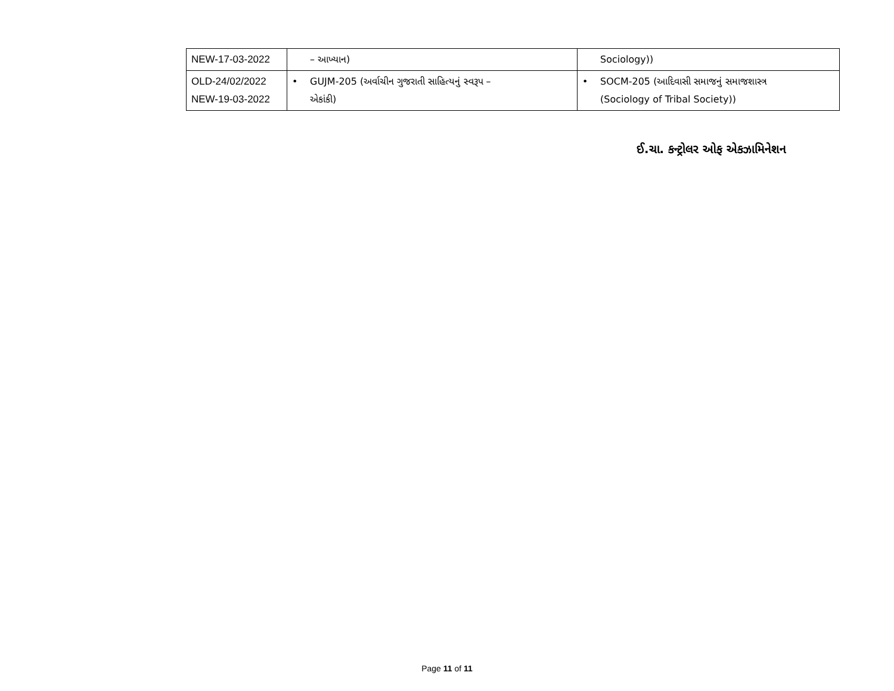| NEW-17-03-2022 | – આખ્યાન) | Sociology)) |
| OLD-24/02/2022 NEW-19-03-2022 | • GUJM-205 (અર્વાચીન ગુજરાતી સાહિત્યનું સ્વરૂપ – એકાંકી) | • SOCM-205 (આદિવાસી સમાજનું સમાજશાસ્ત્ર (Sociology of Tribal Society)) |
ઈ.ચા. કન્ટ્રોલર ઓફ એકઝામિનેશન
Page 11 of 11